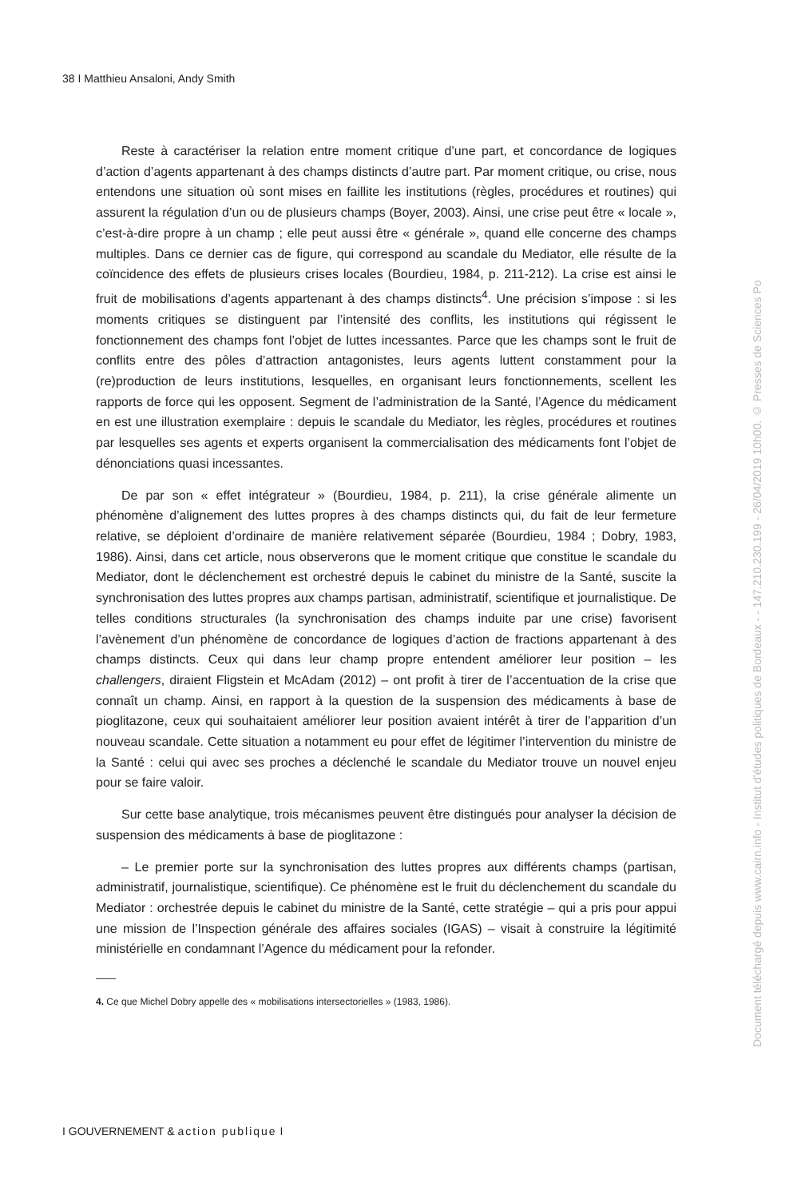38 I Matthieu Ansaloni, Andy Smith
Reste à caractériser la relation entre moment critique d’une part, et concordance de logiques d’action d’agents appartenant à des champs distincts d’autre part. Par moment critique, ou crise, nous entendons une situation où sont mises en faillite les institutions (règles, procédures et routines) qui assurent la régulation d’un ou de plusieurs champs (Boyer, 2003). Ainsi, une crise peut être « locale », c’est-à-dire propre à un champ ; elle peut aussi être « générale », quand elle concerne des champs multiples. Dans ce dernier cas de figure, qui correspond au scandale du Mediator, elle résulte de la coïncidence des effets de plusieurs crises locales (Bourdieu, 1984, p. 211-212). La crise est ainsi le fruit de mobilisations d’agents appartenant à des champs distincts<sup>4</sup>. Une précision s’impose : si les moments critiques se distinguent par l’intensité des conflits, les institutions qui régissent le fonctionnement des champs font l’objet de luttes incessantes. Parce que les champs sont le fruit de conflits entre des pôles d’attraction antagonistes, leurs agents luttent constamment pour la (re)production de leurs institutions, lesquelles, en organisant leurs fonctionnements, scellent les rapports de force qui les opposent. Segment de l’administration de la Santé, l’Agence du médicament en est une illustration exemplaire : depuis le scandale du Mediator, les règles, procédures et routines par lesquelles ses agents et experts organisent la commercialisation des médicaments font l’objet de dénonciations quasi incessantes.
De par son « effet intégrateur » (Bourdieu, 1984, p. 211), la crise générale alimente un phénomène d’alignement des luttes propres à des champs distincts qui, du fait de leur fermeture relative, se déploient d’ordinaire de manière relativement séparée (Bourdieu, 1984 ; Dobry, 1983, 1986). Ainsi, dans cet article, nous observerons que le moment critique que constitue le scandale du Mediator, dont le déclenchement est orchestré depuis le cabinet du ministre de la Santé, suscite la synchronisation des luttes propres aux champs partisan, administratif, scientifique et journalistique. De telles conditions structurales (la synchronisation des champs induite par une crise) favorisent l’avènement d’un phénomène de concordance de logiques d’action de fractions appartenant à des champs distincts. Ceux qui dans leur champ propre entendent améliorer leur position – les challengers, diraient Fligstein et McAdam (2012) – ont profit à tirer de l’accentuation de la crise que connaît un champ. Ainsi, en rapport à la question de la suspension des médicaments à base de pioglitazone, ceux qui souhaitaient améliorer leur position avaient intérêt à tirer de l’apparition d’un nouveau scandale. Cette situation a notamment eu pour effet de légitimer l’intervention du ministre de la Santé : celui qui avec ses proches a déclenché le scandale du Mediator trouve un nouvel enjeu pour se faire valoir.
Sur cette base analytique, trois mécanismes peuvent être distingués pour analyser la décision de suspension des médicaments à base de pioglitazone :
– Le premier porte sur la synchronisation des luttes propres aux différents champs (partisan, administratif, journalistique, scientifique). Ce phénomène est le fruit du déclenchement du scandale du Mediator : orchestrée depuis le cabinet du ministre de la Santé, cette stratégie – qui a pris pour appui une mission de l’Inspection générale des affaires sociales (IGAS) – visait à construire la légitimité ministérielle en condamnant l’Agence du médicament pour la refonder.
4. Ce que Michel Dobry appelle des « mobilisations intersectorielles » (1983, 1986).
I GOUVERNEMENT & action publique I
Document téléchargé depuis www.cairn.info - Institut d'études politiques de Bordeaux - - 147.210.230.199 - 26/04/2019 10h00. © Presses de Sciences Po